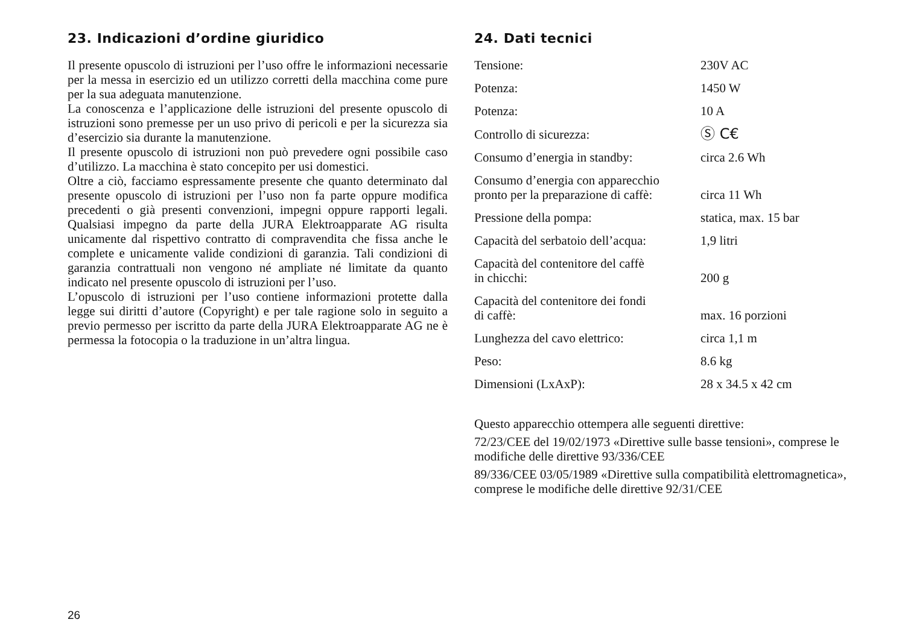23. Indicazioni d’ordine giuridico
Il presente opuscolo di istruzioni per l’uso offre le informazioni necessarie per la messa in esercizio ed un utilizzo corretti della macchina come pure per la sua adeguata manutenzione.
La conoscenza e l’applicazione delle istruzioni del presente opuscolo di istruzioni sono premesse per un uso privo di pericoli e per la sicurezza sia d’esercizio sia durante la manutenzione.
Il presente opuscolo di istruzioni non può prevedere ogni possibile caso d’utilizzo. La macchina è stato concepito per usi domestici.
Oltre a ciò, facciamo espressamente presente che quanto determinato dal presente opuscolo di istruzioni per l’uso non fa parte oppure modifica precedenti o già presenti convenzioni, impegni oppure rapporti legali. Qualsiasi impegno da parte della JURA Elektroapparate AG risulta unicamente dal rispettivo contratto di compravendita che fissa anche le complete e unicamente valide condizioni di garanzia. Tali condizioni di garanzia contrattuali non vengono né ampliate né limitate da quanto indicato nel presente opuscolo di istruzioni per l’uso.
L’opuscolo di istruzioni per l’uso contiene informazioni protette dalla legge sui diritti d’autore (Copyright) e per tale ragione solo in seguito a previo permesso per iscritto da parte della JURA Elektroapparate AG ne è permessa la fotocopia o la traduzione in un’altra lingua.
24. Dati tecnici
| Tensione: | 230V AC |
| Potenza: | 1450 W |
| Potenza: | 10 A |
| Controllo di sicurezza: | Ⓢ C€ |
| Consumo d’energia in standby: | circa 2.6 Wh |
| Consumo d’energia con apparecchio pronto per la preparazione di caffè: | circa 11 Wh |
| Pressione della pompa: | statica, max. 15 bar |
| Capacità del serbatoio dell’acqua: | 1,9 litri |
| Capacità del contenitore del caffè in chicchi: | 200 g |
| Capacità del contenitore dei fondi di caffè: | max. 16 porzioni |
| Lunghezza del cavo elettrico: | circa 1,1 m |
| Peso: | 8.6 kg |
| Dimensioni (LxAxP): | 28 x 34.5 x 42 cm |
Questo apparecchio ottempera alle seguenti direttive:
72/23/CEE del 19/02/1973 «Direttive sulle basse tensioni», comprese le modifiche delle direttive 93/336/CEE
89/336/CEE 03/05/1989 «Direttive sulla compatibilità elettromagnetica», comprese le modifiche delle direttive 92/31/CEE
26